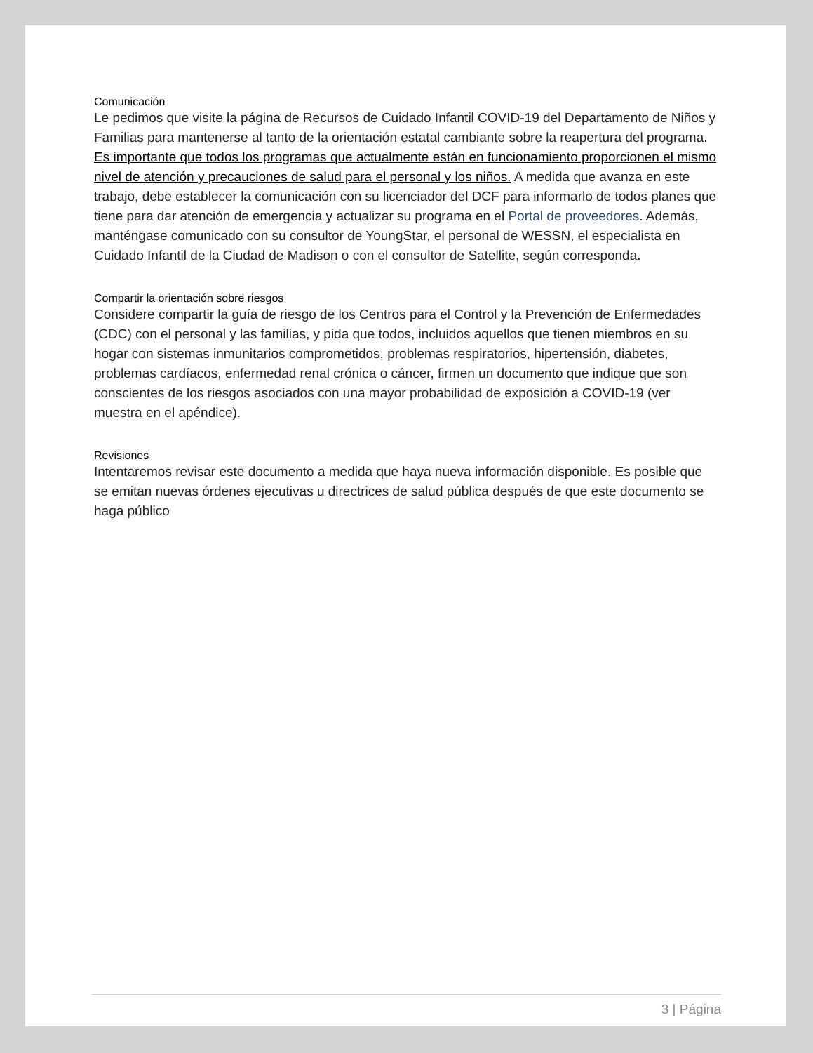Comunicación
Le pedimos que visite la página de Recursos de Cuidado Infantil COVID-19 del Departamento de Niños y Familias para mantenerse al tanto de la orientación estatal cambiante sobre la reapertura del programa. Es importante que todos los programas que actualmente están en funcionamiento proporcionen el mismo nivel de atención y precauciones de salud para el personal y los niños. A medida que avanza en este trabajo, debe establecer la comunicación con su licenciador del DCF para informarlo de todos planes que tiene para dar atención de emergencia y actualizar su programa en el Portal de proveedores. Además, manténgase comunicado con su consultor de YoungStar, el personal de WESSN, el especialista en Cuidado Infantil de la Ciudad de Madison o con el consultor de Satellite, según corresponda.
Compartir la orientación sobre riesgos
Considere compartir la guía de riesgo de los Centros para el Control y la Prevención de Enfermedades (CDC) con el personal y las familias, y pida que todos, incluidos aquellos que tienen miembros en su hogar con sistemas inmunitarios comprometidos, problemas respiratorios, hipertensión, diabetes, problemas cardíacos, enfermedad renal crónica o cáncer, firmen un documento que indique que son conscientes de los riesgos asociados con una mayor probabilidad de exposición a COVID-19 (ver muestra en el apéndice).
Revisiones
Intentaremos revisar este documento a medida que haya nueva información disponible. Es posible que se emitan nuevas órdenes ejecutivas u directrices de salud pública después de que este documento se haga público
3 | Página